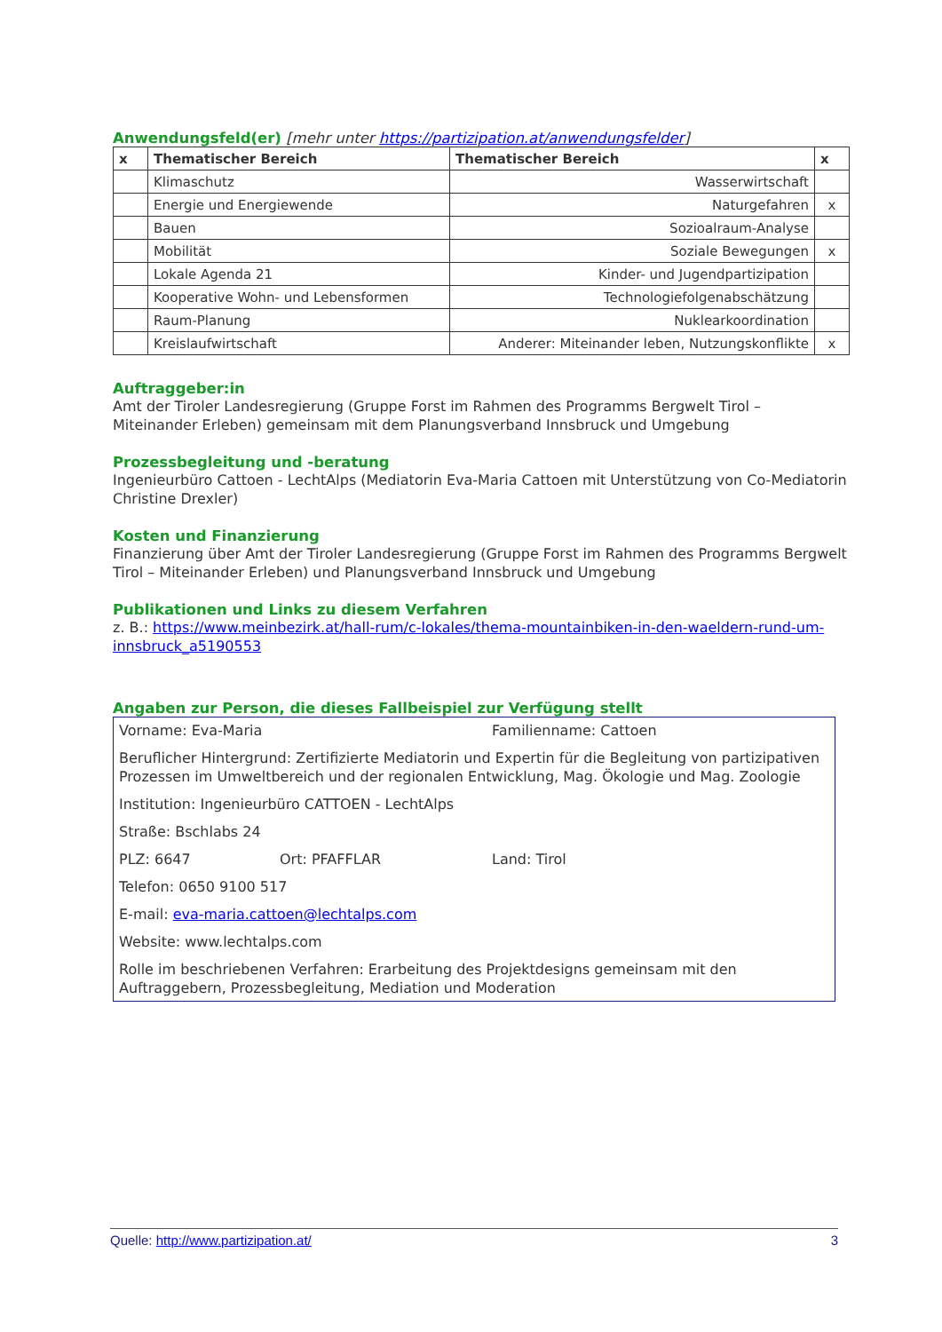Anwendungsfeld(er) [mehr unter https://partizipation.at/anwendungsfelder]
| x | Thematischer Bereich | Thematischer Bereich | x |
| --- | --- | --- | --- |
| | Klimaschutz | Wasserwirtschaft | |
| | Energie und Energiewende | Naturgefahren | x |
| | Bauen | Sozioalraum-Analyse | |
| | Mobilität | Soziale Bewegungen | x |
| | Lokale Agenda 21 | Kinder- und Jugendpartizipation | |
| | Kooperative Wohn- und Lebensformen | Technologiefolgenabschätzung | |
| | Raum-Planung | Nuklearkoordination | |
| | Kreislaufwirtschaft | Anderer: Miteinander leben, Nutzungskonflikte | x |
Auftraggeber:in
Amt der Tiroler Landesregierung (Gruppe Forst im Rahmen des Programms Bergwelt Tirol – Miteinander Erleben) gemeinsam mit dem Planungsverband Innsbruck und Umgebung
Prozessbegleitung und -beratung
Ingenieurbüro Cattoen - LechtAlps (Mediatorin Eva-Maria Cattoen mit Unterstützung von Co-Mediatorin Christine Drexler)
Kosten und Finanzierung
Finanzierung über Amt der Tiroler Landesregierung (Gruppe Forst im Rahmen des Programms Bergwelt Tirol – Miteinander Erleben) und Planungsverband Innsbruck und Umgebung
Publikationen und Links zu diesem Verfahren
z. B.: https://www.meinbezirk.at/hall-rum/c-lokales/thema-mountainbiken-in-den-waeldern-rund-um-innsbruck_a5190553
Angaben zur Person, die dieses Fallbeispiel zur Verfügung stellt
Vorname: Eva-Maria Familienname: Cattoen
Beruflicher Hintergrund: Zertifizierte Mediatorin und Expertin für die Begleitung von partizipativen Prozessen im Umweltbereich und der regionalen Entwicklung, Mag. Ökologie und Mag. Zoologie
Institution: Ingenieurbüro CATTOEN - LechtAlps
Straße: Bschlabs 24
PLZ: 6647 Ort: PFAFFLAR Land: Tirol
Telefon: 0650 9100 517
E-mail: eva-maria.cattoen@lechtalps.com
Website: www.lechtalps.com
Rolle im beschriebenen Verfahren: Erarbeitung des Projektdesigns gemeinsam mit den Auftraggebern, Prozessbegleitung, Mediation und Moderation
Quelle: http://www.partizipation.at/ 3